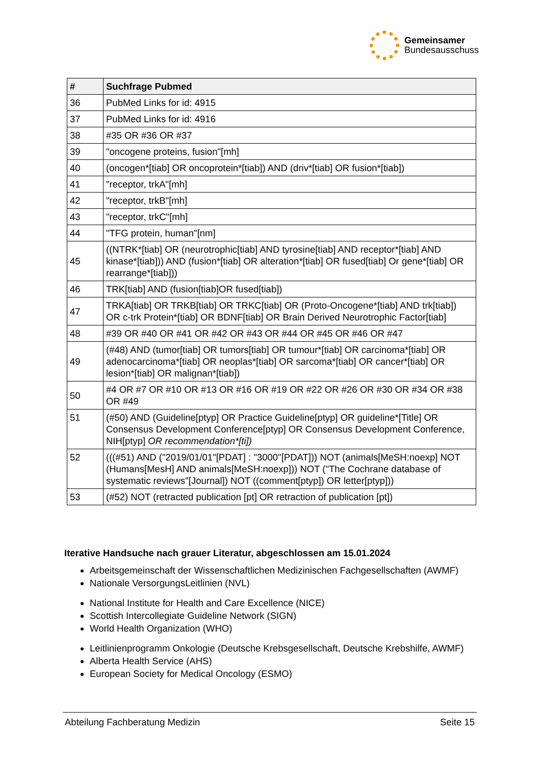Gemeinsamer
Bundesausschuss
| # | Suchfrage Pubmed |
| --- | --- |
| 36 | PubMed Links for id: 4915 |
| 37 | PubMed Links for id: 4916 |
| 38 | #35 OR #36 OR #37 |
| 39 | "oncogene proteins, fusion"[mh] |
| 40 | (oncogen*[tiab] OR oncoprotein*[tiab]) AND (driv*[tiab] OR fusion*[tiab]) |
| 41 | "receptor, trkA"[mh] |
| 42 | "receptor, trkB"[mh] |
| 43 | "receptor, trkC"[mh] |
| 44 | "TFG protein, human"[nm] |
| 45 | ((NTRK*[tiab] OR (neurotrophic[tiab] AND tyrosine[tiab] AND receptor*[tiab] AND kinase*[tiab])) AND (fusion*[tiab] OR alteration*[tiab] OR fused[tiab] Or gene*[tiab] OR rearrange*[tiab])) |
| 46 | TRK[tiab] AND (fusion[tiab]OR fused[tiab]) |
| 47 | TRKA[tiab] OR TRKB[tiab] OR TRKC[tiab] OR (Proto-Oncogene*[tiab] AND trk[tiab]) OR c-trk Protein*[tiab] OR BDNF[tiab] OR Brain Derived Neurotrophic Factor[tiab] |
| 48 | #39 OR #40 OR #41 OR #42 OR #43 OR #44 OR #45 OR #46 OR #47 |
| 49 | (#48) AND (tumor[tiab] OR tumors[tiab] OR tumour*[tiab] OR carcinoma*[tiab] OR adenocarcinoma*[tiab] OR neoplas*[tiab] OR sarcoma*[tiab] OR cancer*[tiab] OR lesion*[tiab] OR malignan*[tiab]) |
| 50 | #4 OR #7 OR #10 OR #13 OR #16 OR #19 OR #22 OR #26 OR #30 OR #34 OR #38 OR #49 |
| 51 | (#50) AND (Guideline[ptyp] OR Practice Guideline[ptyp] OR guideline*[Title] OR Consensus Development Conference[ptyp] OR Consensus Development Conference, NIH[ptyp] OR recommendation*[ti]) |
| 52 | (((#51) AND ("2019/01/01"[PDAT] : "3000"[PDAT])) NOT (animals[MeSH:noexp] NOT (Humans[MesH] AND animals[MeSH:noexp])) NOT ("The Cochrane database of systematic reviews"[Journal]) NOT ((comment[ptyp]) OR letter[ptyp])) |
| 53 | (#52) NOT (retracted publication [pt] OR retraction of publication [pt]) |
Iterative Handsuche nach grauer Literatur, abgeschlossen am 15.01.2024
Arbeitsgemeinschaft der Wissenschaftlichen Medizinischen Fachgesellschaften (AWMF)
Nationale VersorgungsLeitlinien (NVL)
National Institute for Health and Care Excellence (NICE)
Scottish Intercollegiate Guideline Network (SIGN)
World Health Organization (WHO)
Leitlinienprogramm Onkologie (Deutsche Krebsgesellschaft, Deutsche Krebshilfe, AWMF)
Alberta Health Service (AHS)
European Society for Medical Oncology (ESMO)
Abteilung Fachberatung Medizin Seite 15